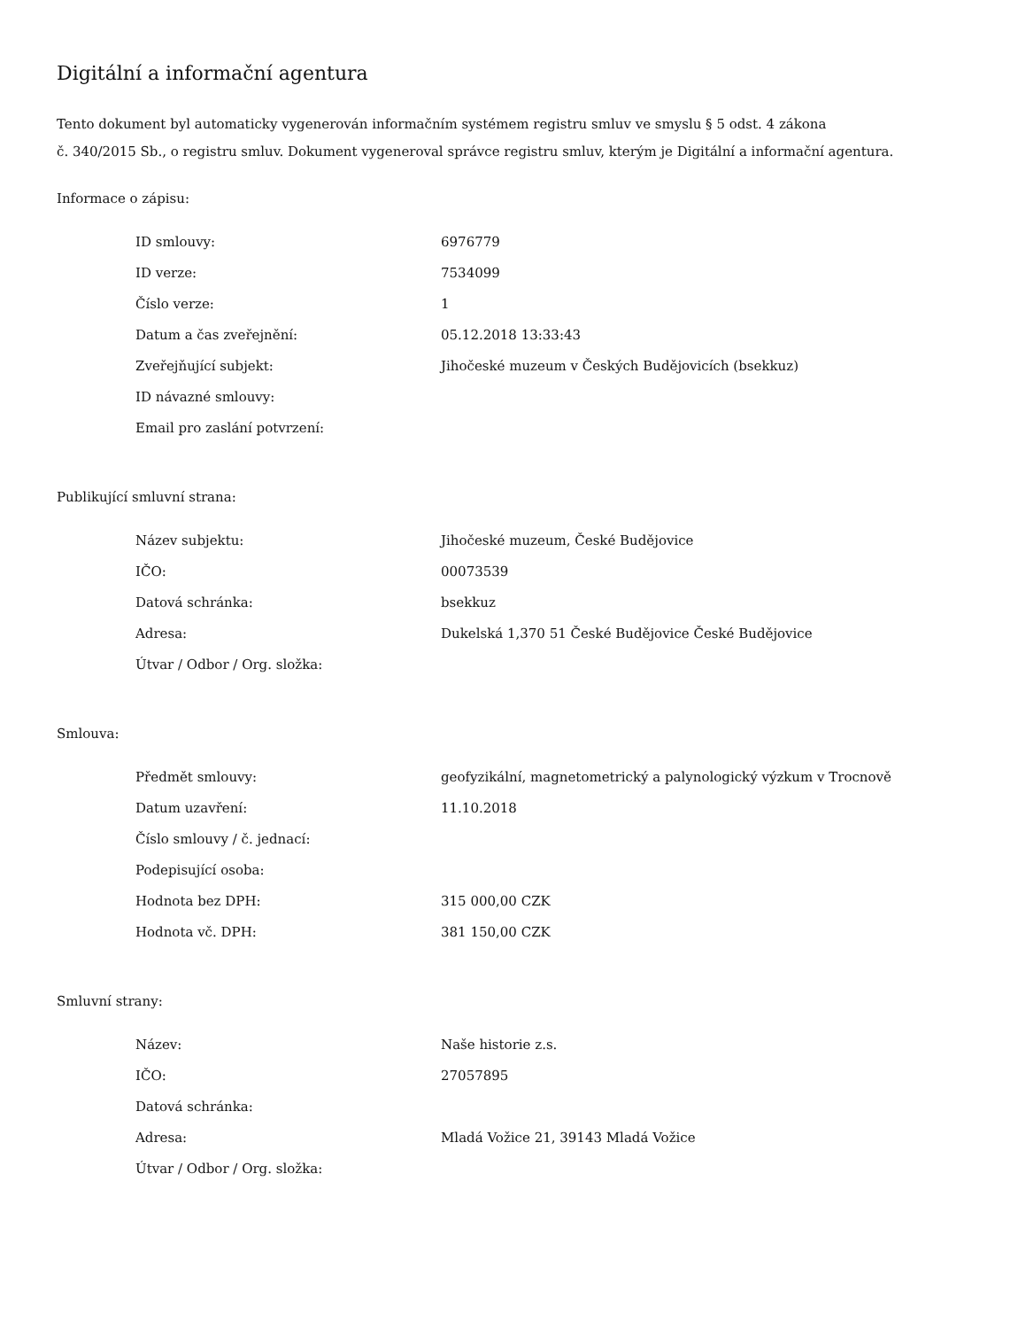Digitální a informační agentura
Tento dokument byl automaticky vygenerován informačním systémem registru smluv ve smyslu § 5 odst. 4 zákona
č. 340/2015 Sb., o registru smluv. Dokument vygeneroval správce registru smluv, kterým je Digitální a informační agentura.
Informace o zápisu:
| ID smlouvy: | 6976779 |
| ID verze: | 7534099 |
| Číslo verze: | 1 |
| Datum a čas zveřejnění: | 05.12.2018 13:33:43 |
| Zveřejňující subjekt: | Jihočeské muzeum v Českých Budějovicích (bsekkuz) |
| ID návazné smlouvy: | |
| Email pro zaslání potvrzení: | |
Publikující smluvní strana:
| Název subjektu: | Jihočeské muzeum, České Budějovice |
| IČO: | 00073539 |
| Datová schránka: | bsekkuz |
| Adresa: | Dukelská 1,370 51 České Budějovice České Budějovice |
| Útvar / Odbor / Org. složka: | |
Smlouva:
| Předmět smlouvy: | geofyzikální, magnetometrický a palynologický výzkum v Trocnově |
| Datum uzavření: | 11.10.2018 |
| Číslo smlouvy / č. jednací: | |
| Podepisující osoba: | |
| Hodnota bez DPH: | 315 000,00 CZK |
| Hodnota vč. DPH: | 381 150,00 CZK |
Smluvní strany:
| Název: | Naše historie z.s. |
| IČO: | 27057895 |
| Datová schránka: | |
| Adresa: | Mladá Vožice 21, 39143 Mladá Vožice |
| Útvar / Odbor / Org. složka: | |